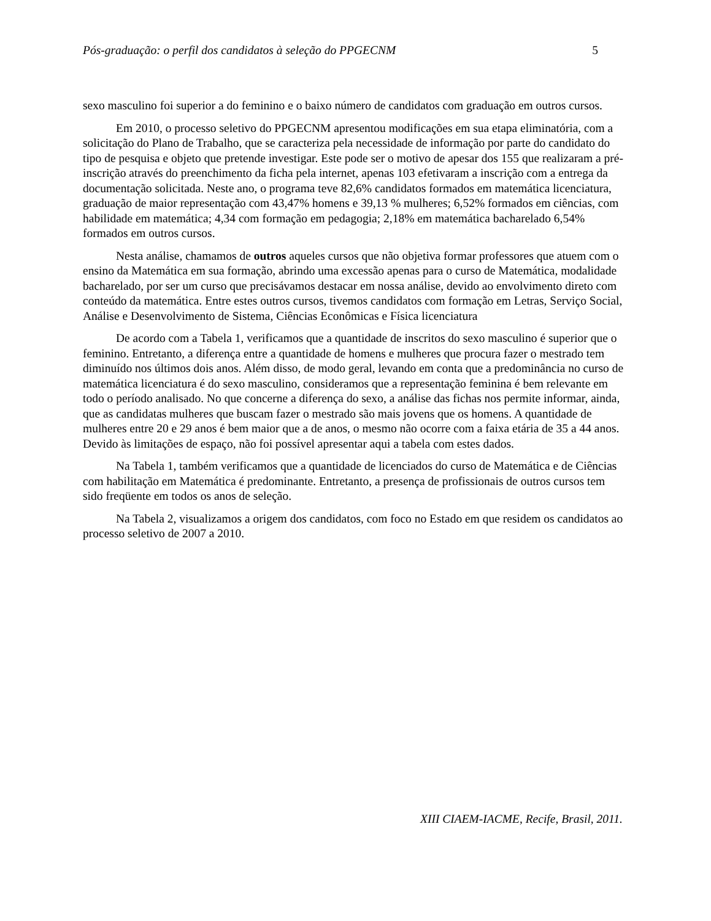Pós-graduação: o perfil dos candidatos à seleção do PPGECNM 5
sexo masculino foi superior a do feminino e o baixo número de candidatos com graduação em outros cursos.
Em 2010, o processo seletivo do PPGECNM apresentou modificações em sua etapa eliminatória, com a solicitação do Plano de Trabalho, que se caracteriza pela necessidade de informação por parte do candidato do tipo de pesquisa e objeto que pretende investigar. Este pode ser o motivo de apesar dos 155 que realizaram a pré-inscrição através do preenchimento da ficha pela internet, apenas 103 efetivaram a inscrição com a entrega da documentação solicitada. Neste ano, o programa teve 82,6% candidatos formados em matemática licenciatura, graduação de maior representação com 43,47% homens e 39,13 % mulheres; 6,52% formados em ciências, com habilidade em matemática; 4,34 com formação em pedagogia; 2,18% em matemática bacharelado 6,54% formados em outros cursos.
Nesta análise, chamamos de outros aqueles cursos que não objetiva formar professores que atuem com o ensino da Matemática em sua formação, abrindo uma excessão apenas para o curso de Matemática, modalidade bacharelado, por ser um curso que precisávamos destacar em nossa análise, devido ao envolvimento direto com conteúdo da matemática. Entre estes outros cursos, tivemos candidatos com formação em Letras, Serviço Social, Análise e Desenvolvimento de Sistema, Ciências Econômicas e Física licenciatura
De acordo com a Tabela 1, verificamos que a quantidade de inscritos do sexo masculino é superior que o feminino. Entretanto, a diferença entre a quantidade de homens e mulheres que procura fazer o mestrado tem diminuído nos últimos dois anos. Além disso, de modo geral, levando em conta que a predominância no curso de matemática licenciatura é do sexo masculino, consideramos que a representação feminina é bem relevante em todo o período analisado. No que concerne a diferença do sexo, a análise das fichas nos permite informar, ainda, que as candidatas mulheres que buscam fazer o mestrado são mais jovens que os homens. A quantidade de mulheres entre 20 e 29 anos é bem maior que a de anos, o mesmo não ocorre com a faixa etária de 35 a 44 anos. Devido às limitações de espaço, não foi possível apresentar aqui a tabela com estes dados.
Na Tabela 1, também verificamos que a quantidade de licenciados do curso de Matemática e de Ciências com habilitação em Matemática é predominante. Entretanto, a presença de profissionais de outros cursos tem sido freqüente em todos os anos de seleção.
Na Tabela 2, visualizamos a origem dos candidatos, com foco no Estado em que residem os candidatos ao processo seletivo de 2007 a 2010.
XIII CIAEM-IACME, Recife, Brasil, 2011.